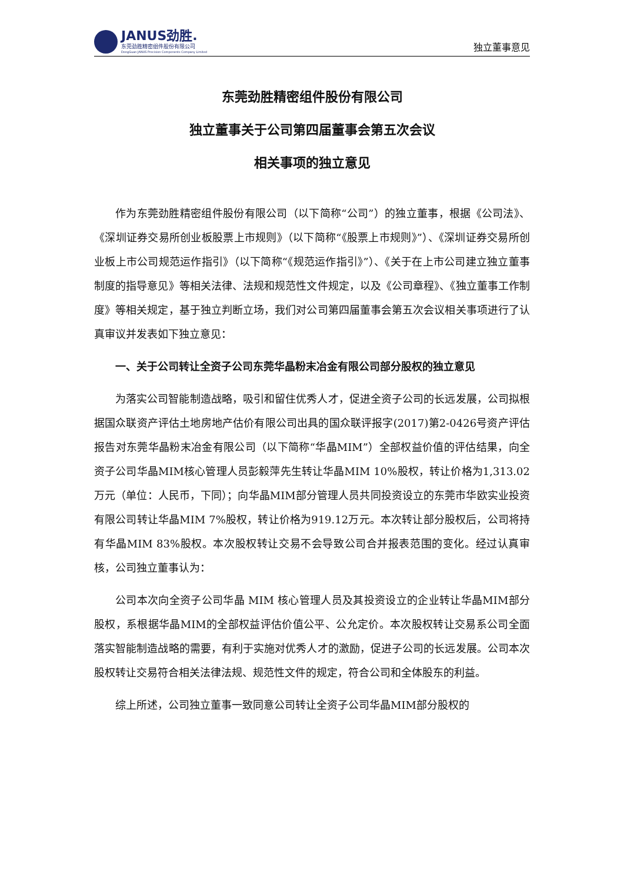JANUS劲胜.
东莞劲胜精密组件股份有限公司
DongGuan JANUS Precision Components Company Limited
独立董事意见
东莞劲胜精密组件股份有限公司
独立董事关于公司第四届董事会第五次会议
相关事项的独立意见
作为东莞劲胜精密组件股份有限公司（以下简称“公司”）的独立董事，根据《公司法》、《深圳证券交易所创业板股票上市规则》（以下简称“《股票上市规则》”）、《深圳证券交易所创业板上市公司规范运作指引》（以下简称“《规范运作指引》”）、《关于在上市公司建立独立董事制度的指导意见》等相关法律、法规和规范性文件规定，以及《公司章程》、《独立董事工作制度》等相关规定，基于独立判断立场，我们对公司第四届董事会第五次会议相关事项进行了认真审议并发表如下独立意见：
一、关于公司转让全资子公司东莞华晶粉末冶金有限公司部分股权的独立意见
为落实公司智能制造战略，吸引和留住优秀人才，促进全资子公司的长远发展，公司拟根据国众联资产评估土地房地产估价有限公司出具的国众联评报字(2017)第2-0426号资产评估报告对东莞华晶粉末冶金有限公司（以下简称“华晶MIM”）全部权益价值的评估结果，向全资子公司华晶MIM核心管理人员彭毅萍先生转让华晶MIM 10%股权，转让价格为1,313.02万元（单位：人民币，下同）；向华晶MIM部分管理人员共同投资设立的东莞市华欧实业投资有限公司转让华晶MIM 7%股权，转让价格为919.12万元。本次转让部分股权后，公司将持有华晶MIM 83%股权。本次股权转让交易不会导致公司合并报表范围的变化。经过认真审核，公司独立董事认为：
公司本次向全资子公司华晶 MIM 核心管理人员及其投资设立的企业转让华晶MIM部分股权，系根据华晶MIM的全部权益评估价值公平、公允定价。本次股权转让交易系公司全面落实智能制造战略的需要，有利于实施对优秀人才的激励，促进子公司的长远发展。公司本次股权转让交易符合相关法律法规、规范性文件的规定，符合公司和全体股东的利益。
综上所述，公司独立董事一致同意公司转让全资子公司华晶MIM部分股权的